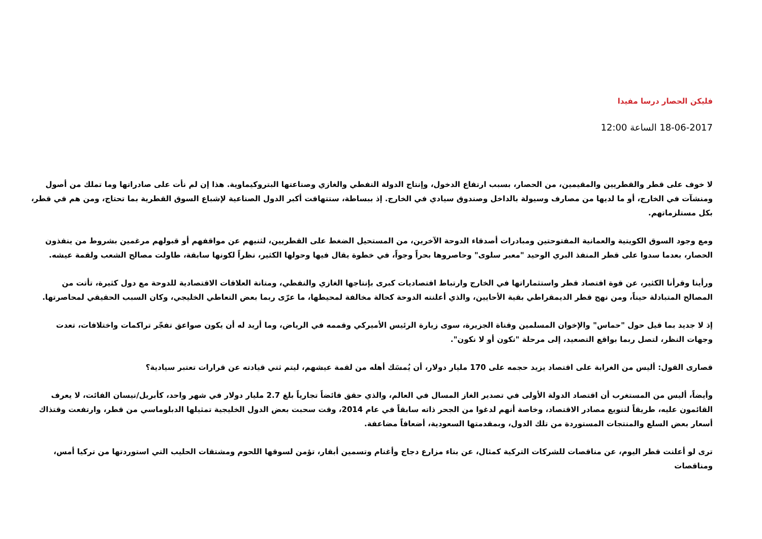فليكن الحصار درسا مفيدا
18-06-2017 الساعة 12:00
لا خوف على قطر والقطريين والمقيمين، من الحصار، بسبب ارتفاع الدخول، وإنتاج الدولة النفطي والغازي وصناعتها البتروكيماوية. هذا إن لم نأت على صادراتها وما تملك من أصول ومنشآت في الخارج، أو ما لديها من مصارف وسيولة بالداخل وصندوق سيادي في الخارج. إذ ببساطة، ستتهافت أكبر الدول الصناعية لإشباع السوق القطرية بما تحتاج، ومن هم في قطر، بكل مستلزماتهم.
ومع وجود السوق الكويتية والعمانية المفتوحتين ومبادرات أصدقاء الدوحة الآخرين، من المستحيل الضغط على القطريين، لثنيهم عن مواقفهم أو قبولهم مرغمين بشروط من ينفذون الحصار، بعدما سدوا على قطر المنفذ البري الوحيد "معبر سلوى" وحاصروها بحراً وجواً، في خطوة يقال فيها وحولها الكثير، نظراً لكونها سابقة، طاولت مصالح الشعب ولقمة عيشه.
ورأينا وقرأنا الكثير، عن قوة اقتصاد قطر واستثماراتها في الخارج وارتباط اقتصاديات كبرى بإنتاجها الغازي والنفطي، ومتانة العلاقات الاقتصادية للدوحة مع دول كثيرة، تأتت من المصالح المتبادلة حيناً، ومن نهج قطر الديمقراطي بقية الأحايين، والذي أعلنته الدوحة كحالة مخالفة لمحيطها، ما عرّى ربما بعض التعاطي الخليجي، وكان السبب الحقيقي لمحاصرتها.
إذ لا جديد بما قيل حول "حماس" والإخوان المسلمين وقناة الجزيرة، سوى زيارة الرئيس الأميركي وقممه في الرياض، وما أريد له أن يكون صواعق تفجّر تراكمات واختلافات، تعدت وجهات النظر، لتصل ربما بواقع التصعيد، إلى مرحلة "نكون أو لا نكون".
قصارى القول: أليس من الغرابة على اقتصاد يزيد حجمه على 170 مليار دولار، أن يُمسَك أهله من لقمة عيشهم، ليتم ثني قيادته عن قرارات تعتبر سيادية؟
وأيضاً، أليس من المستغرب أن اقتصاد الدولة الأولى في تصدير الغاز المسال في العالم، والذي حقق فائضاً تجارياً بلغ 2.7 مليار دولار في شهر واحد، كأبريل/نيسان الفائت، لا يعرف القائمون عليه، طريقاً لتنويع مصادر الاقتصاد، وخاصة أنهم لدغوا من الجحر ذاته سابقاً في عام 2014، وقت سحبت بعض الدول الخليجية تمثيلها الدبلوماسي من قطر، وارتفعت وقتذاك أسعار بعض السلع والمنتجات المستوردة من تلك الدول، وبمقدمتها السعودية، أضعافاً مضاعفة.
ترى لو أعلنت قطر اليوم، عن مناقصات للشركات التركية كمثال، عن بناء مزارع دجاج وأغنام وتسمين أبقار، تؤمن لسوقها اللحوم ومشتقات الحليب التي استوردتها من تركيا أمس، ومناقصات